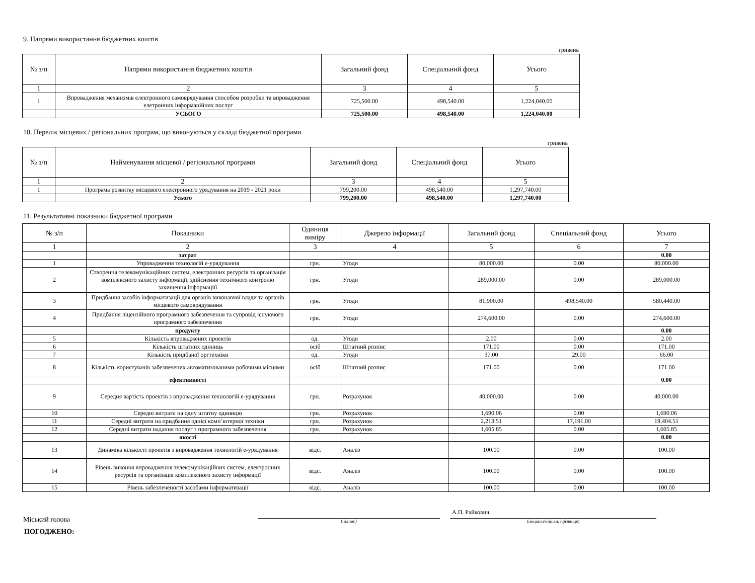9. Напрями використання бюджетних коштів
гривень
| № з/п | Напрями використання бюджетних коштів | Загальний фонд | Спеціальний фонд | Усього |
| --- | --- | --- | --- | --- |
| 1 | 2 | 3 | 4 | 5 |
| 1 | Впровадження механізмів електронного самоврядування способом розробки та впровадження елетронних інформаційних послуг | 725,500.00 | 498,540.00 | 1,224,040.00 |
| | УСЬОГО | 725,500.00 | 498,540.00 | 1,224,040.00 |
10. Перелік місцевих / регіональних програм, що виконуються у складі бюджетної програми
гривень
| № з/п | Найменування місцевої / регіональної програми | Загальний фонд | Спеціальний фонд | Усього |
| --- | --- | --- | --- | --- |
| 1 | 2 | 3 | 4 | 5 |
| 1 | Програма розвитку місцевого електронного урядування на 2019 - 2021 роки | 799,200.00 | 498,540.00 | 1,297,740.00 |
| | Усього | 799,200.00 | 498,540.00 | 1,297,740.00 |
11. Результативні показники бюджетної програми
| № з/п | Показники | Одиниця виміру | Джерело інформації | Загальний фонд | Спеціальний фонд | Усього |
| --- | --- | --- | --- | --- | --- | --- |
| 1 | 2 | 3 | 4 | 5 | 6 | 7 |
| | затрат | | | | | 0.00 |
| 1 | Упровадження технологій е-урядування | грн. | Угоди | 80,000.00 | 0.00 | 80,000.00 |
| 2 | Створення телекомунікаційних систем, електронних ресурсів та організація комплексного захисту інформації, здійснення технічного контролю захищення інформаціїї | грн. | Угоди | 289,000.00 | 0.00 | 289,000.00 |
| 3 | Придбання засобів інформатизації для органів виконавчої влади та органів місцевого самоврядування | грн. | Угоди | 81,900.00 | 498,540.00 | 580,440.00 |
| 4 | Придбання ліцензійного програмного забезпечення та супровід існуючого програмного забезпечення | грн. | Угоди | 274,600.00 | 0.00 | 274,600.00 |
| | продукту | | | | | 0.00 |
| 5 | Кількість впроваджених проектів | од. | Угоди | 2.00 | 0.00 | 2.00 |
| 6 | Кількість штатних одиниць | осіб | Штатний розпис | 171.00 | 0.00 | 171.00 |
| 7 | Кількість придбаної оргтехніки | од. | Угоди | 37.00 | 29.00 | 66.00 |
| 8 | Кількість користувачів забезпечених автоматизованими робочими місцями | осіб | Штатний розпис | 171.00 | 0.00 | 171.00 |
| | ефективності | | | | | 0.00 |
| 9 | Середня вартість проектів з впровадження технологій е-урядування | грн. | Розрахунок | 40,000.00 | 0.00 | 40,000.00 |
| 10 | Середні витрати на одну штатну одиницю | грн. | Розрахунок | 1,690.06 | 0.00 | 1,690.06 |
| 11 | Середні витрати на придбання однієї комп`ютерної техніки | грн. | Розрахунок | 2,213.51 | 17,191.00 | 19,404.51 |
| 12 | Середні витрати надання послуг з програмного забезпечення | грн. | Розрахунок | 1,605.85 | 0.00 | 1,605.85 |
| | якості | | | | | 0.00 |
| 13 | Динаміка кількості проектів з впровадження технологій е-урядування | відс. | Аналіз | 100.00 | 0.00 | 100.00 |
| 14 | Рівень виконня впровадження телекомунікаційних систем, електронних ресурсів та організація комплексного захисту інформації | відс. | Аналіз | 100.00 | 0.00 | 100.00 |
| 15 | Рівень забезпеченості засобами інформатизації | відс. | Аналіз | 100.00 | 0.00 | 100.00 |
Міський голова
(підпис)
А.П. Райкович
(ініціали/ініціал, прізвище)
ПОГОДЖЕНО: